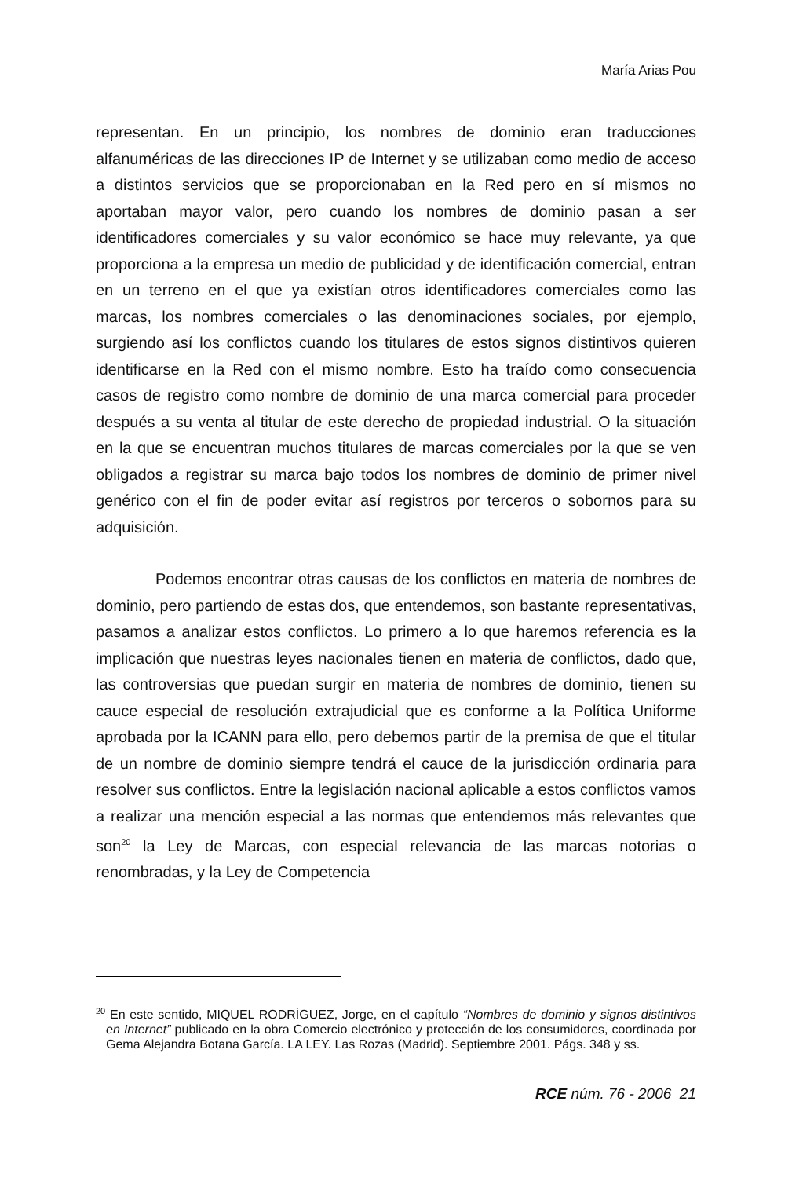María Arias Pou
representan. En un principio, los nombres de dominio eran traducciones alfanuméricas de las direcciones IP de Internet y se utilizaban como medio de acceso a distintos servicios que se proporcionaban en la Red pero en sí mismos no aportaban mayor valor, pero cuando los nombres de dominio pasan a ser identificadores comerciales y su valor económico se hace muy relevante, ya que proporciona a la empresa un medio de publicidad y de identificación comercial, entran en un terreno en el que ya existían otros identificadores comerciales como las marcas, los nombres comerciales o las denominaciones sociales, por ejemplo, surgiendo así los conflictos cuando los titulares de estos signos distintivos quieren identificarse en la Red con el mismo nombre. Esto ha traído como consecuencia casos de registro como nombre de dominio de una marca comercial para proceder después a su venta al titular de este derecho de propiedad industrial. O la situación en la que se encuentran muchos titulares de marcas comerciales por la que se ven obligados a registrar su marca bajo todos los nombres de dominio de primer nivel genérico con el fin de poder evitar así registros por terceros o sobornos para su adquisición.
Podemos encontrar otras causas de los conflictos en materia de nombres de dominio, pero partiendo de estas dos, que entendemos, son bastante representativas, pasamos a analizar estos conflictos. Lo primero a lo que haremos referencia es la implicación que nuestras leyes nacionales tienen en materia de conflictos, dado que, las controversias que puedan surgir en materia de nombres de dominio, tienen su cauce especial de resolución extrajudicial que es conforme a la Política Uniforme aprobada por la ICANN para ello, pero debemos partir de la premisa de que el titular de un nombre de dominio siempre tendrá el cauce de la jurisdicción ordinaria para resolver sus conflictos. Entre la legislación nacional aplicable a estos conflictos vamos a realizar una mención especial a las normas que entendemos más relevantes que son<sup>20</sup> la Ley de Marcas, con especial relevancia de las marcas notorias o renombradas, y la Ley de Competencia
<sup>20</sup> En este sentido, MIQUEL RODRÍGUEZ, Jorge, en el capítulo “Nombres de dominio y signos distintivos en Internet” publicado en la obra Comercio electrónico y protección de los consumidores, coordinada por Gema Alejandra Botana García. LA LEY. Las Rozas (Madrid). Septiembre 2001. Págs. 348 y ss.
RCE núm. 76 - 2006 21